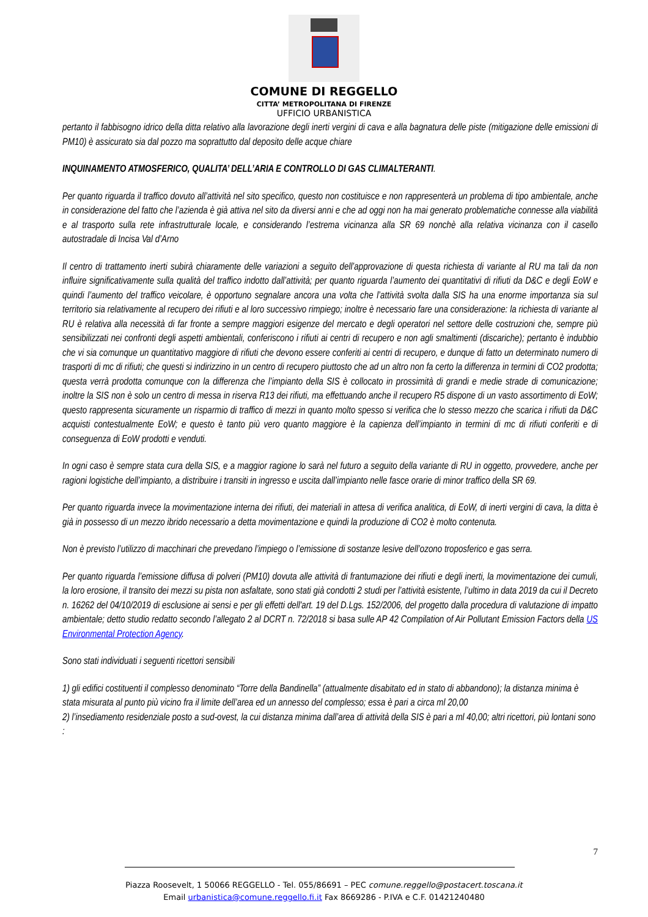COMUNE DI REGGELLO
CITTA’ METROPOLITANA DI FIRENZE
UFFICIO URBANISTICA
pertanto il fabbisogno idrico della ditta relativo alla lavorazione degli inerti vergini di cava e alla bagnatura delle piste (mitigazione delle emissioni di PM10) è assicurato sia dal pozzo ma soprattutto dal deposito delle acque chiare
INQUINAMENTO ATMOSFERICO, QUALITA’ DELL’ARIA E CONTROLLO DI GAS CLIMALTERANTI.
Per quanto riguarda il traffico dovuto all’attività nel sito specifico, questo non costituisce e non rappresenterà un problema di tipo ambientale, anche in considerazione del fatto che l’azienda è già attiva nel sito da diversi anni e che ad oggi non ha mai generato problematiche connesse alla viabilità e al trasporto sulla rete infrastrutturale locale, e considerando l’estrema vicinanza alla SR 69 nonchè alla relativa vicinanza con il casello autostradale di Incisa Val d’Arno
Il centro di trattamento inerti subirà chiaramente delle variazioni a seguito dell’approvazione di questa richiesta di variante al RU ma tali da non influire significativamente sulla qualità del traffico indotto dall’attività; per quanto riguarda l’aumento dei quantitativi di rifiuti da D&C e degli EoW e quindi l’aumento del traffico veicolare, è opportuno segnalare ancora una volta che l’attività svolta dalla SIS ha una enorme importanza sia sul territorio sia relativamente al recupero dei rifiuti e al loro successivo rimpiego; inoltre è necessario fare una considerazione: la richiesta di variante al RU è relativa alla necessità di far fronte a sempre maggiori esigenze del mercato e degli operatori nel settore delle costruzioni che, sempre più sensibilizzati nei confronti degli aspetti ambientali, conferiscono i rifiuti ai centri di recupero e non agli smaltimenti (discariche); pertanto è indubbio che vi sia comunque un quantitativo maggiore di rifiuti che devono essere conferiti ai centri di recupero, e dunque di fatto un determinato numero di trasporti di mc di rifiuti; che questi si indirizzino in un centro di recupero piuttosto che ad un altro non fa certo la differenza in termini di CO2 prodotta; questa verrà prodotta comunque con la differenza che l’impianto della SIS è collocato in prossimità di grandi e medie strade di comunicazione; inoltre la SIS non è solo un centro di messa in riserva R13 dei rifiuti, ma effettuando anche il recupero R5 dispone di un vasto assortimento di EoW; questo rappresenta sicuramente un risparmio di traffico di mezzi in quanto molto spesso si verifica che lo stesso mezzo che scarica i rifiuti da D&C acquisti contestualmente EoW; e questo è tanto più vero quanto maggiore è la capienza dell’impianto in termini di mc di rifiuti conferiti e di conseguenza di EoW prodotti e venduti.
In ogni caso è sempre stata cura della SIS, e a maggior ragione lo sarà nel futuro a seguito della variante di RU in oggetto, provvedere, anche per ragioni logistiche dell’impianto, a distribuire i transiti in ingresso e uscita dall’impianto nelle fasce orarie di minor traffico della SR 69.
Per quanto riguarda invece la movimentazione interna dei rifiuti, dei materiali in attesa di verifica analitica, di EoW, di inerti vergini di cava, la ditta è già in possesso di un mezzo ibrido necessario a detta movimentazione e quindi la produzione di CO2 è molto contenuta.
Non è previsto l’utilizzo di macchinari che prevedano l’impiego o l’emissione di sostanze lesive dell’ozono troposferico e gas serra.
Per quanto riguarda l’emissione diffusa di polveri (PM10) dovuta alle attività di frantumazione dei rifiuti e degli inerti, la movimentazione dei cumuli, la loro erosione, il transito dei mezzi su pista non asfaltate, sono stati già condotti 2 studi per l’attività esistente, l’ultimo in data 2019 da cui il Decreto n. 16262 del 04/10/2019 di esclusione ai sensi e per gli effetti dell'art. 19 del D.Lgs. 152/2006, del progetto dalla procedura di valutazione di impatto ambientale; detto studio redatto secondo l’allegato 2 al DCRT n. 72/2018 si basa sulle AP 42 Compilation of Air Pollutant Emission Factors della US Environmental Protection Agency.
Sono stati individuati i seguenti ricettori sensibili
1) gli edifici costituenti il complesso denominato “Torre della Bandinella” (attualmente disabitato ed in stato di abbandono); la distanza minima è stata misurata al punto più vicino fra il limite dell’area ed un annesso del complesso; essa è pari a circa ml 20,00
2) l’insediamento residenziale posto a sud-ovest, la cui distanza minima dall’area di attività della SIS è pari a ml 40,00; altri ricettori, più lontani sono :
7
Piazza Roosevelt, 1 50066 REGGELLO - Tel. 055/86691 – PEC comune.reggello@postacert.toscana.it
Email urbanistica@comune.reggello.fi.it Fax 8669286 - P.IVA e C.F. 01421240480